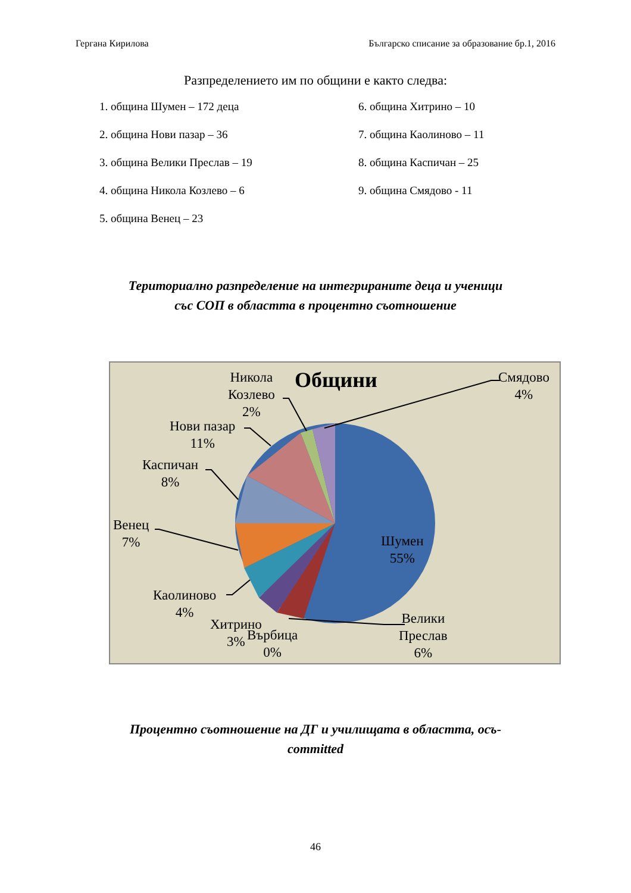Гергана Кирилова Българско списание за образование бр.1, 2016
Разпределението им по общини е както следва:
1. община Шумен – 172 деца
2. община Нови пазар – 36
3. община Велики Преслав – 19
4. община Никола Козлево – 6
5. община Венец – 23
6. община Хитрино – 10
7. община Каолиново – 11
8. община Каспичан – 25
9. община Смядово - 11
Териториално разпределение на интегрираните деца и ученици
със СОП в областта в процентно съотношение
Общини
Смядово
4%
Никола
Козлево
2%
Нови пазар
11%
Каспичан
8%
Венец
7%
Шумен
55%
Каолиново
4%
Хитрино
3%
Върбица
0%
Велики
Преслав
6%
Процентно съотношение на ДГ и училищата в областта, осъ-
committed
46